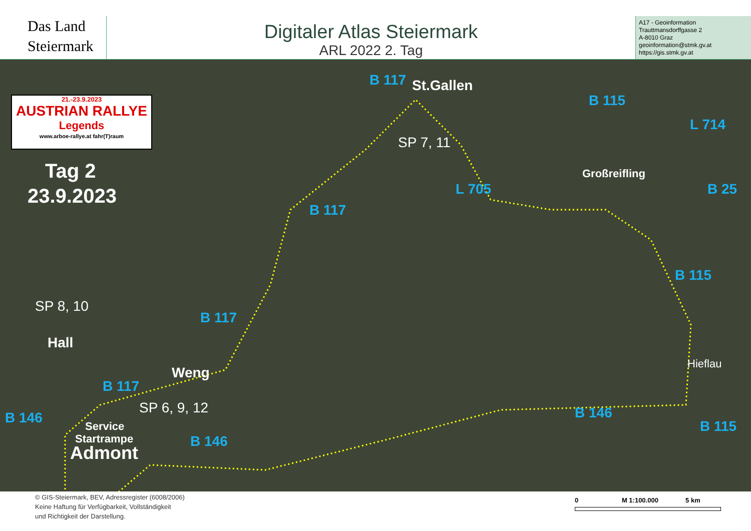Das Land
Steiermark
Digitaler Atlas Steiermark
ARL 2022 2. Tag
A17 - Geoinformation
Trauttmansdorffgasse 2
A-8010 Graz
geoinformation@stmk.gv.at
https://gis.stmk.gv.at
21.-23.9.2023
AUSTRIAN RALLYE
Legends
www.arboe-rallye.at fahr(T)raum
Tag 2
23.9.2023
B 117 St.Gallen
B 115
L 714
SP 7, 11
Großreifling
L 705 B 25
B 117
B 115
SP 8, 10
B 117
Hall
Hieflau
Weng
B 117
SP 6, 9, 12
B 146 B 146
B 115
Service
Startrampe B 146
Admont
© GIS-Steiermark, BEV, Adressregister (6008/2006)
Keine Haftung für Verfügbarkeit, Vollständigkeit
und Richtigkeit der Darstellung.
0 M 1:100.000 5 km